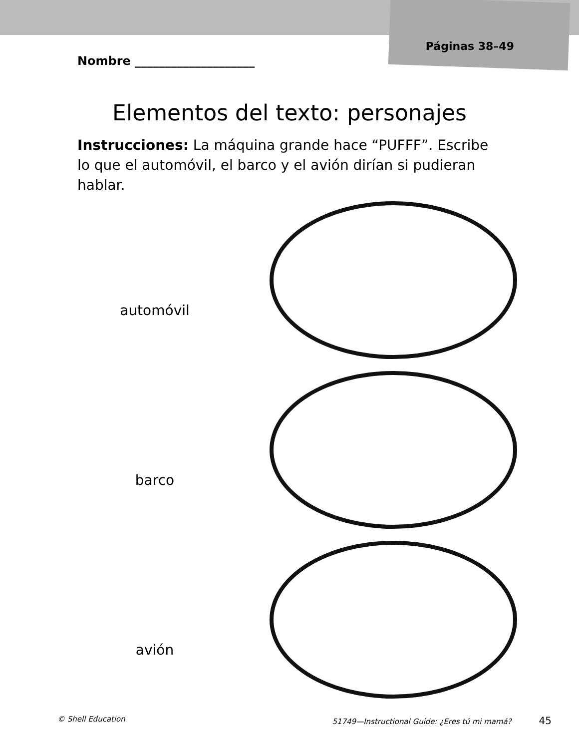Nombre ____________________
Páginas 38–49
Elementos del texto: personajes
Instrucciones: La máquina grande hace “PUFFF”. Escribe lo que el automóvil, el barco y el avión dirían si pudieran hablar.
automóvil
barco
avión
© Shell Education 51749—Instructional Guide: ¿Eres tú mi mamá? 45